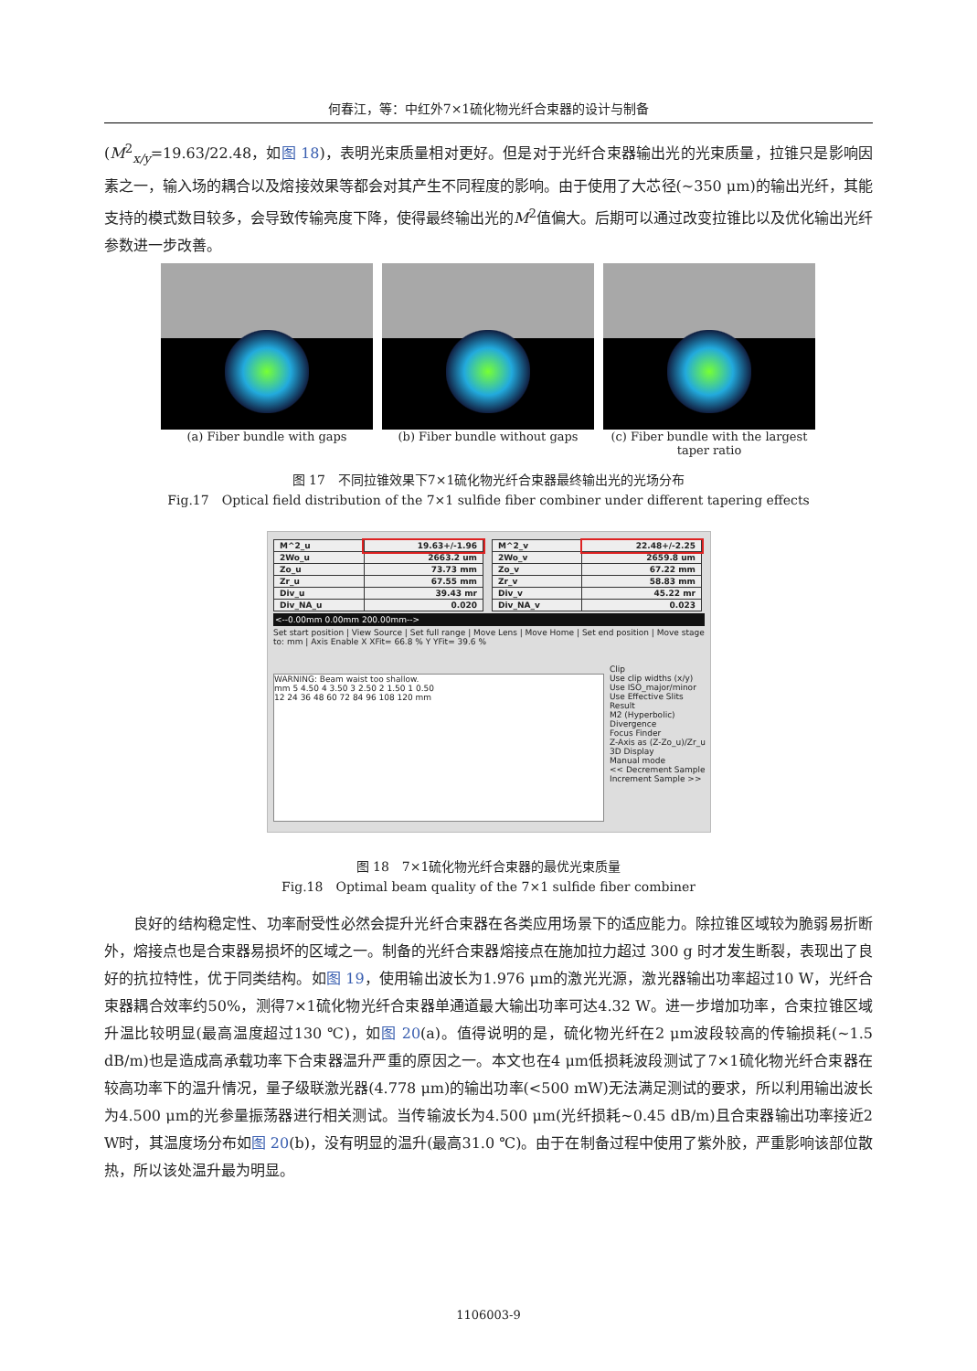何春江，等：中红外7×1硫化物光纤合束器的设计与制备
(M<sup>2</sup><sub>x/y</sub>=19.63/22.48，如图 18)，表明光束质量相对更好。但是对于光纤合束器输出光的光束质量，拉锥只是影响因素之一，输入场的耦合以及熔接效果等都会对其产生不同程度的影响。由于使用了大芯径(~350 μm)的输出光纤，其能支持的模式数目较多，会导致传输亮度下降，使得最终输出光的M<sup>2</sup>值偏大。后期可以通过改变拉锥比以及优化输出光纤参数进一步改善。
(a) Fiber bundle with gaps (b) Fiber bundle without gaps (c) Fiber bundle with the largest taper ratio
图 17　不同拉锥效果下7×1硫化物光纤合束器最终输出光的光场分布
Fig.17　Optical field distribution of the 7×1 sulfide fiber combiner under different tapering effects
| M^2_u | 19.63+/-1.96 |
| 2Wo_u | 2663.2 um |
| Zo_u | 73.73 mm |
| Zr_u | 67.55 mm |
| Div_u | 39.43 mr |
| Div_NA_u | 0.020 |
| M^2_v | 22.48+/-2.25 |
| 2Wo_v | 2659.8 um |
| Zo_v | 67.22 mm |
| Zr_v | 58.83 mm |
| Div_v | 45.22 mr |
| Div_NA_v | 0.023 |
<--0.00mm 0.00mm 200.00mm-->
Set start position | View Source | Set full range | Move Lens | Move Home | Set end position | Move stage to: mm | Axis Enable X XFit= 66.8 % Y YFit= 39.6 %
WARNING: Beam waist too shallow.
mm 5 4.50 4 3.50 3 2.50 2 1.50 1 0.50
12 24 36 48 60 72 84 96 108 120 mm
Clip
Use clip widths (x/y)
Use ISO_major/minor
Use Effective Slits
Result
M2 (Hyperbolic)
Divergence
Focus Finder
Z-Axis as (Z-Zo_u)/Zr_u
3D Display
Manual mode
<< Decrement Sample
Increment Sample >>
图 18　7×1硫化物光纤合束器的最优光束质量
Fig.18　Optimal beam quality of the 7×1 sulfide fiber combiner
良好的结构稳定性、功率耐受性必然会提升光纤合束器在各类应用场景下的适应能力。除拉锥区域较为脆弱易折断外，熔接点也是合束器易损坏的区域之一。制备的光纤合束器熔接点在施加拉力超过 300 g 时才发生断裂，表现出了良好的抗拉特性，优于同类结构。如图 19，使用输出波长为1.976 μm的激光光源，激光器输出功率超过10 W，光纤合束器耦合效率约50%，测得7×1硫化物光纤合束器单通道最大输出功率可达4.32 W。进一步增加功率，合束拉锥区域升温比较明显(最高温度超过130 ℃)，如图 20(a)。值得说明的是，硫化物光纤在2 μm波段较高的传输损耗(~1.5 dB/m)也是造成高承载功率下合束器温升严重的原因之一。本文也在4 μm低损耗波段测试了7×1硫化物光纤合束器在较高功率下的温升情况，量子级联激光器(4.778 μm)的输出功率(<500 mW)无法满足测试的要求，所以利用输出波长为4.500 μm的光参量振荡器进行相关测试。当传输波长为4.500 μm(光纤损耗~0.45 dB/m)且合束器输出功率接近2 W时，其温度场分布如图 20(b)，没有明显的温升(最高31.0 ℃)。由于在制备过程中使用了紫外胶，严重影响该部位散热，所以该处温升最为明显。
1106003-9